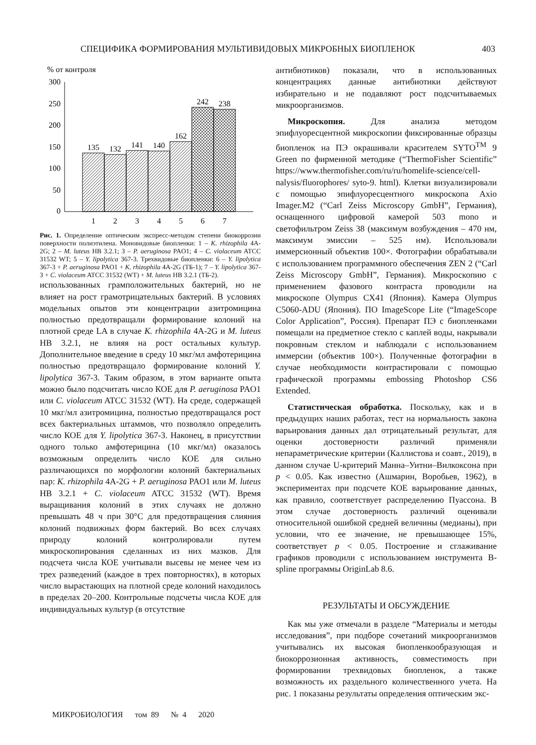СПЕЦИФИКА ФОРМИРОВАНИЯ МУЛЬТИВИДОВЫХ МИКРОБНЫХ БИОПЛЕНОК 403
% от контроля
300
250
200
150
100
50
0
135
132
141
140
162
242
238
1
2
3
4
5
6
7
Рис. 1. Определение оптическим экспресс-методом степени биокоррозии поверхности полиэтилена. Моновидовые биопленки: 1 – K. rhizophila 4A-2G; 2 – M. luteus НВ 3.2.1; 3 – P. aeruginosa PAO1; 4 – C. violaceum ATCC 31532 WT; 5 – Y. lipolytica 367-3. Трехвидовые биопленки: 6 – Y. lipolytica 367-3 + P. aeruginosa PAO1 + K. rhizophila 4A-2G (ТБ-1); 7 – Y. lipolytica 367-3 + C. violaceum ATCC 31532 (WT) + M. luteus НВ 3.2.1 (ТБ-2).
использованных грамположительных бактерий, но не влияет на рост грамотрицательных бактерий. В условиях модельных опытов эти концентрации азитромицина полностью предотвращали формирование колоний на плотной среде LA в случае K. rhizophila 4A-2G и M. luteus НВ 3.2.1, не влияя на рост остальных культур. Дополнительное введение в среду 10 мкг/мл амфотерицина полностью предотвращало формирование колоний Y. lipolytica 367-3. Таким образом, в этом варианте опыта можно было подсчитать число КОЕ для P. aeruginosa PAO1 или C. violaceum ATCC 31532 (WT). На среде, содержащей 10 мкг/мл азитромицина, полностью предотвращался рост всех бактериальных штаммов, что позволяло определить число КОЕ для Y. lipolytica 367-3. Наконец, в присутствии одного только амфотерицина (10 мкг/мл) оказалось возможным определить число КОЕ для сильно различающихся по морфологии колоний бактериальных пар: K. rhizophila 4A-2G + P. aeruginosa PAO1 или M. luteus НВ 3.2.1 + C. violaceum ATCC 31532 (WT). Время выращивания колоний в этих случаях не должно превышать 48 ч при 30°С для предотвращения слияния колоний подвижных форм бактерий. Во всех случаях природу колоний контролировали путем микроскопирования сделанных из них мазков. Для подсчета числа КОЕ учитывали высевы не менее чем из трех разведений (каждое в трех повторностях), в которых число вырастающих на плотной среде колоний находилось в пределах 20–200. Контрольные подсчеты числа КОЕ для индивидуальных культур (в отсутствие
антибиотиков) показали, что в использованных концентрациях данные антибиотики действуют избирательно и не подавляют рост подсчитываемых микроорганизмов.
Микроскопия. Для анализа методом эпифлуоресцентной микроскопии фиксированные образцы биопленок на ПЭ окрашивали красителем SYTO<sup>TM</sup> 9 Green по фирменной методике (“ThermoFisher Scientific” https://www.thermofisher.com/ru/ru/homelife-science/cell-nalysis/fluorophores/ syto-9. html). Клетки визуализировали с помощью эпифлуоресцентного микроскопа Axio Imager.M2 (“Carl Zeiss Microscopy GmbH”, Германия), оснащенного цифровой камерой 503 mono и светофильтром Zeiss 38 (максимум возбуждения – 470 нм, максимум эмиссии – 525 нм). Использовали иммерсионный объектив 100×. Фотографии обрабатывали с использованием программного обеспечения ZEN 2 (“Carl Zeiss Microscopy GmbH”, Германия). Микроскопию с применением фазового контраста проводили на микроскопе Olympus CX41 (Япония). Камера Olympus C5060-ADU (Япония). ПО ImageScope Lite (“ImageScope Color Application”, Россия). Препарат ПЭ с биопленками помещали на предметное стекло с каплей воды, накрывали покровным стеклом и наблюдали с использованием иммерсии (объектив 100×). Полученные фотографии в случае необходимости контрастировали с помощью графической программы embossing Photoshop CS6 Extended.
Статистическая обработка. Поскольку, как и в предыдущих наших работах, тест на нормальность закона варьирования данных дал отрицательный результат, для оценки достоверности различий применяли непараметрические критерии (Каллистова и соавт., 2019), в данном случае U-критерий Манна–Уитни–Вилкоксона при p < 0.05. Как известно (Ашмарин, Воробьев, 1962), в экспериментах при подсчете КОЕ варьирование данных, как правило, соответствует распределению Пуассона. В этом случае достоверность различий оценивали относительной ошибкой средней величины (медианы), при условии, что ее значение, не превышающее 15%, соответствует p < 0.05. Построение и сглаживание графиков проводили с использованием инструмента B-spline программы OriginLab 8.6.
РЕЗУЛЬТАТЫ И ОБСУЖДЕНИЕ
Как мы уже отмечали в разделе “Материалы и методы исследования”, при подборе сочетаний микроорганизмов учитывались их высокая биопленкообразующая и биокоррозионная активность, совместимость при формировании трехвидовых биопленок, а также возможность их раздельного количественного учета. На рис. 1 показаны результаты определения оптическим экс-
МИКРОБИОЛОГИЯ том 89 № 4 2020